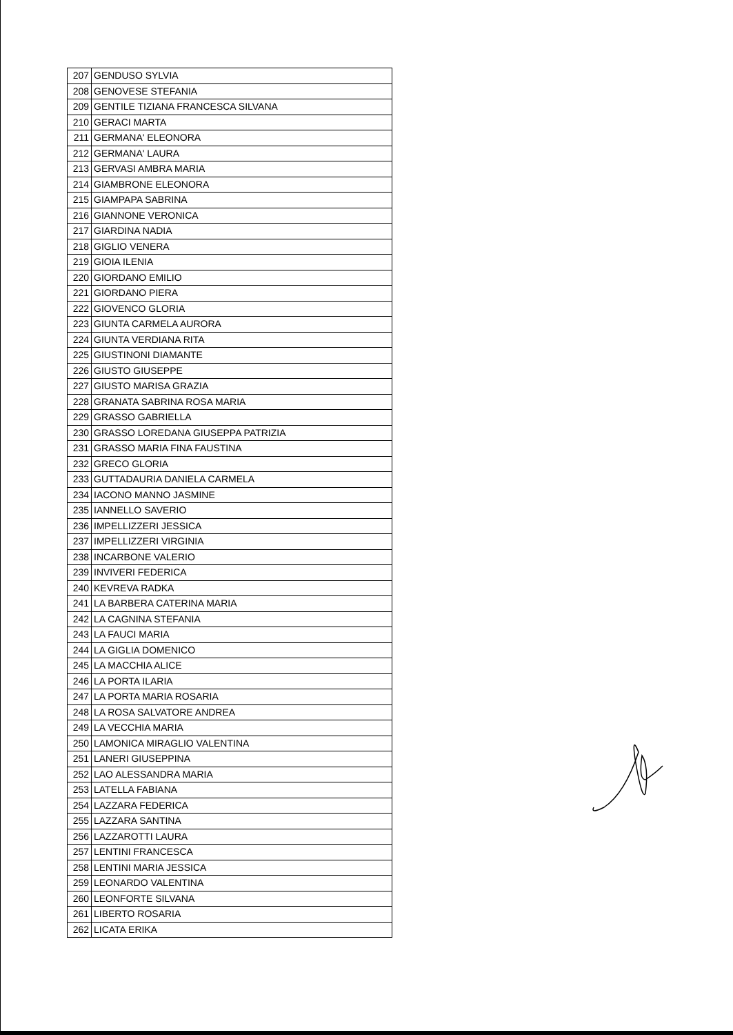| 207 | GENDUSO SYLVIA |
| 208 | GENOVESE STEFANIA |
| 209 | GENTILE TIZIANA FRANCESCA SILVANA |
| 210 | GERACI MARTA |
| 211 | GERMANA' ELEONORA |
| 212 | GERMANA' LAURA |
| 213 | GERVASI AMBRA MARIA |
| 214 | GIAMBRONE ELEONORA |
| 215 | GIAMPAPA SABRINA |
| 216 | GIANNONE VERONICA |
| 217 | GIARDINA NADIA |
| 218 | GIGLIO VENERA |
| 219 | GIOIA ILENIA |
| 220 | GIORDANO EMILIO |
| 221 | GIORDANO PIERA |
| 222 | GIOVENCO GLORIA |
| 223 | GIUNTA CARMELA AURORA |
| 224 | GIUNTA VERDIANA RITA |
| 225 | GIUSTINONI DIAMANTE |
| 226 | GIUSTO GIUSEPPE |
| 227 | GIUSTO MARISA GRAZIA |
| 228 | GRANATA SABRINA ROSA MARIA |
| 229 | GRASSO GABRIELLA |
| 230 | GRASSO LOREDANA GIUSEPPA PATRIZIA |
| 231 | GRASSO MARIA FINA FAUSTINA |
| 232 | GRECO GLORIA |
| 233 | GUTTADAURIA DANIELA CARMELA |
| 234 | IACONO MANNO JASMINE |
| 235 | IANNELLO SAVERIO |
| 236 | IMPELLIZZERI JESSICA |
| 237 | IMPELLIZZERI VIRGINIA |
| 238 | INCARBONE VALERIO |
| 239 | INVIVERI FEDERICA |
| 240 | KEVREVA RADKA |
| 241 | LA BARBERA CATERINA MARIA |
| 242 | LA CAGNINA STEFANIA |
| 243 | LA FAUCI MARIA |
| 244 | LA GIGLIA DOMENICO |
| 245 | LA MACCHIA ALICE |
| 246 | LA PORTA ILARIA |
| 247 | LA PORTA MARIA ROSARIA |
| 248 | LA ROSA SALVATORE ANDREA |
| 249 | LA VECCHIA MARIA |
| 250 | LAMONICA MIRAGLIO VALENTINA |
| 251 | LANERI GIUSEPPINA |
| 252 | LAO ALESSANDRA MARIA |
| 253 | LATELLA FABIANA |
| 254 | LAZZARA FEDERICA |
| 255 | LAZZARA SANTINA |
| 256 | LAZZAROTTI LAURA |
| 257 | LENTINI FRANCESCA |
| 258 | LENTINI MARIA JESSICA |
| 259 | LEONARDO VALENTINA |
| 260 | LEONFORTE SILVANA |
| 261 | LIBERTO ROSARIA |
| 262 | LICATA ERIKA |